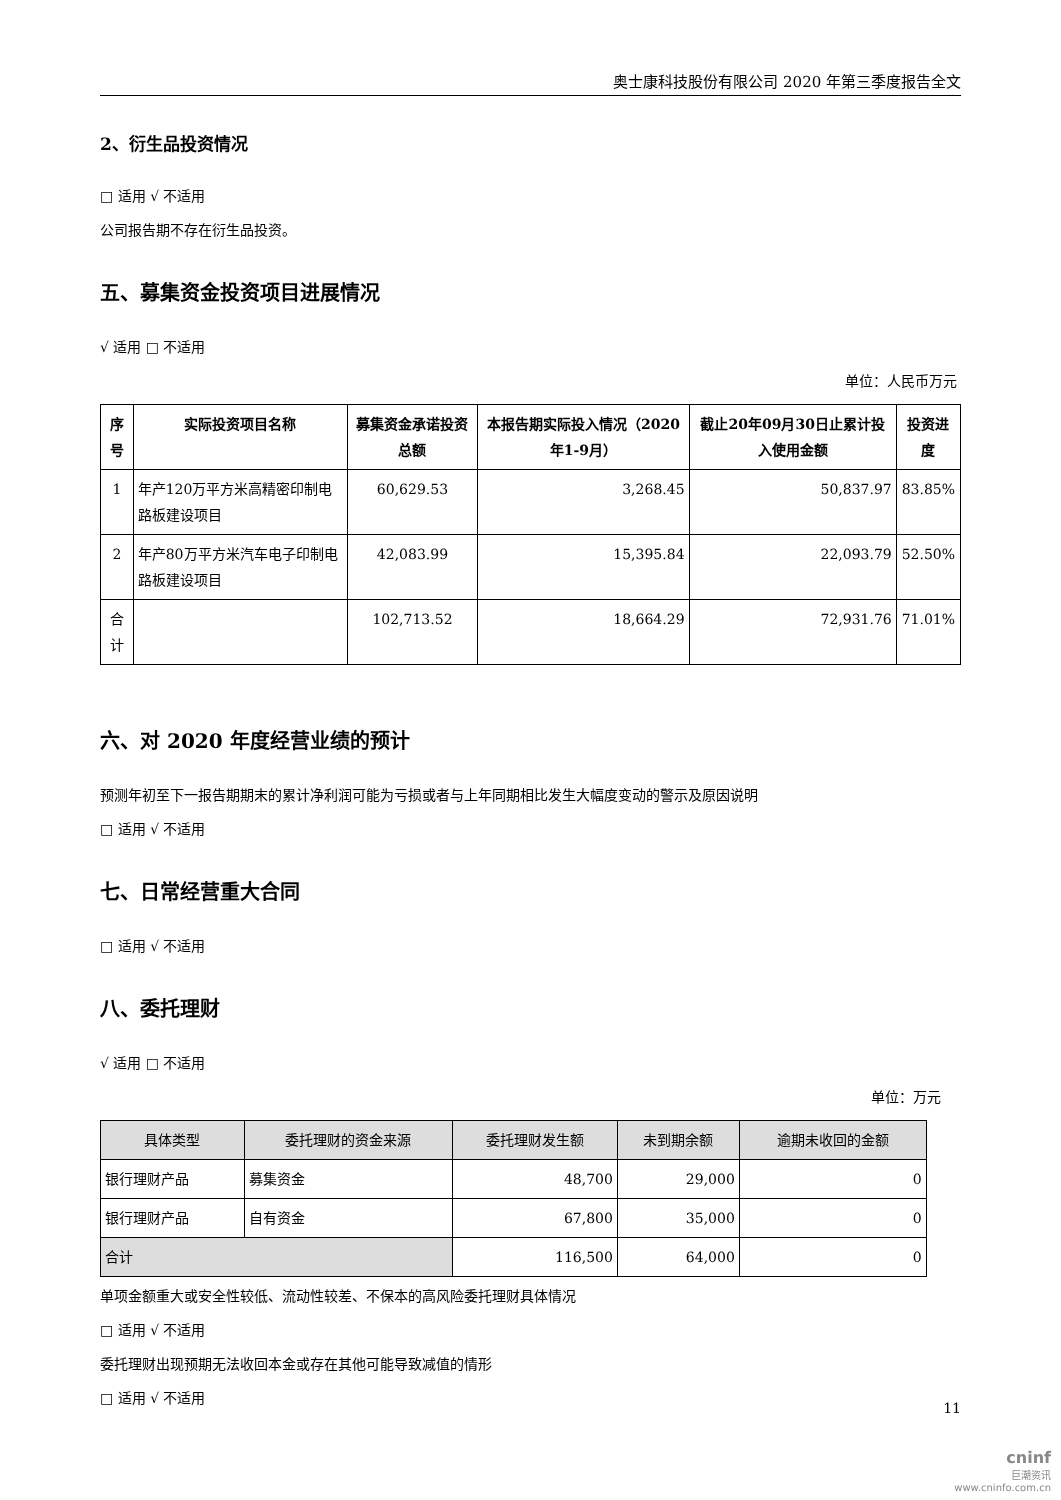奥士康科技股份有限公司 2020 年第三季度报告全文
2、衍生品投资情况
□ 适用 √ 不适用
公司报告期不存在衍生品投资。
五、募集资金投资项目进展情况
√ 适用 □ 不适用
单位：人民币万元
| 序号 | 实际投资项目名称 | 募集资金承诺投资总额 | 本报告期实际投入情况（2020年1-9月） | 截止20年09月30日止累计投入使用金额 | 投资进度 |
| --- | --- | --- | --- | --- | --- |
| 1 | 年产120万平方米高精密印制电路板建设项目 | 60,629.53 | 3,268.45 | 50,837.97 | 83.85% |
| 2 | 年产80万平方米汽车电子印制电路板建设项目 | 42,083.99 | 15,395.84 | 22,093.79 | 52.50% |
| 合计 | | 102,713.52 | 18,664.29 | 72,931.76 | 71.01% |
六、对 2020 年度经营业绩的预计
预测年初至下一报告期期末的累计净利润可能为亏损或者与上年同期相比发生大幅度变动的警示及原因说明
□ 适用 √ 不适用
七、日常经营重大合同
□ 适用 √ 不适用
八、委托理财
√ 适用 □ 不适用
单位：万元
| 具体类型 | 委托理财的资金来源 | 委托理财发生额 | 未到期余额 | 逾期未收回的金额 |
| --- | --- | --- | --- | --- |
| 银行理财产品 | 募集资金 | 48,700 | 29,000 | 0 |
| 银行理财产品 | 自有资金 | 67,800 | 35,000 | 0 |
| 合计 | | 116,500 | 64,000 | 0 |
单项金额重大或安全性较低、流动性较差、不保本的高风险委托理财具体情况
□ 适用 √ 不适用
委托理财出现预期无法收回本金或存在其他可能导致减值的情形
□ 适用 √ 不适用
11
cninf
巨潮资讯
www.cninfo.com.cn